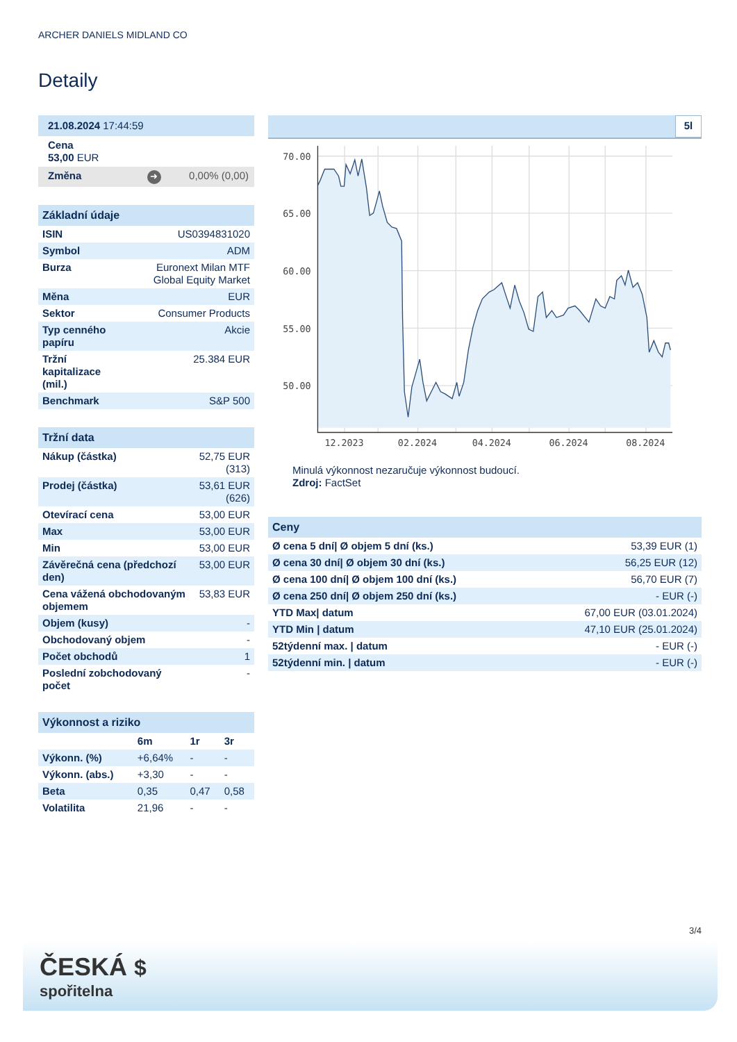ARCHER DANIELS MIDLAND CO
Detaily
| 21.08.2024 17:44:59 |
| Cena 53,00 EUR |
| Změna ➜ 0,00% (0,00) |
| Základní údaje | |
| ISIN | US0394831020 |
| Symbol | ADM |
| Burza | Euronext Milan MTF Global Equity Market |
| Měna | EUR |
| Sektor | Consumer Products |
| Typ cenného papíru | Akcie |
| Tržní kapitalizace (mil.) | 25.384 EUR |
| Benchmark | S&P 500 |
| Tržní data | |
| Nákup (částka) | 52,75 EUR (313) |
| Prodej (částka) | 53,61 EUR (626) |
| Otevírací cena | 53,00 EUR |
| Max | 53,00 EUR |
| Min | 53,00 EUR |
| Závěrečná cena (předchozí den) | 53,00 EUR |
| Cena vážená obchodovaným objemem | 53,83 EUR |
| Objem (kusy) | - |
| Obchodovaný objem | - |
| Počet obchodů | 1 |
| Poslední zobchodovaný počet | - |
| Výkonnost a riziko | | | |
| | 6m | 1r | 3r |
| Výkonn. (%) | +6,64% | - | - |
| Výkonn. (abs.) | +3,30 | - | - |
| Beta | 0,35 | 0,47 | 0,58 |
| Volatilita | 21,96 | - | - |
5l
70.00
65.00
60.00
55.00
50.00
12.2023
02.2024
04.2024
06.2024
08.2024
Minulá výkonnost nezaručuje výkonnost budoucí.
Zdroj: FactSet
| Ceny | |
| Ø cena 5 dní/ Ø objem 5 dní (ks.) | 53,39 EUR (1) |
| Ø cena 30 dní/ Ø objem 30 dní (ks.) | 56,25 EUR (12) |
| Ø cena 100 dní/ Ø objem 100 dní (ks.) | 56,70 EUR (7) |
| Ø cena 250 dní/ Ø objem 250 dní (ks.) | - EUR (-) |
| YTD Max/ datum | 67,00 EUR (03.01.2024) |
| YTD Min / datum | 47,10 EUR (25.01.2024) |
| 52týdenní max. / datum | - EUR (-) |
| 52týdenní min. / datum | - EUR (-) |
3/4
ČESKÁ $
spořitelna